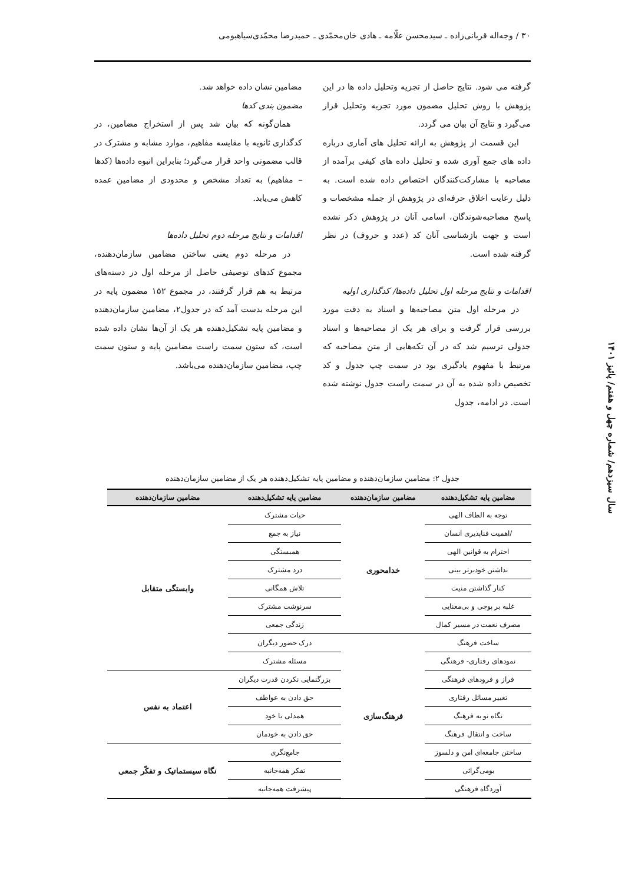۳۰ / وجه‌اله قربانی‌زاده ـ سیدمحسن علّامه ـ هادی خان‌محمّدی ـ حمیدرضا محمّدی‌سیاهبومی
گرفته می شود. نتایج حاصل از تجزیه وتحلیل داده ها در این پژوهش با روش تحلیل مضمون مورد تجزیه وتحلیل قرار می‌گیرد و نتایج آن بیان می گردد.
این قسمت از پژوهش به ارائه تحلیل های آماری درباره داده های جمع آوری شده و تحلیل داده های کیفی برآمده از مصاحبه با مشارکت‌کنندگان اختصاص داده شده است. به دلیل رعایت اخلاق حرفه‌ای در پژوهش از جمله مشخصات و پاسخ مصاحبه‌شوندگان، اسامی آنان در پژوهش ذکر نشده است و جهت بازشناسی آنان کد (عدد و حروف) در نظر گرفته شده است.
اقدامات و نتایج مرحله اول تحلیل داده‌ها/ کدگذاری اولیه
در مرحله اول متن مصاحبه‌ها و اسناد به دقت مورد بررسی قرار گرفت و برای هر یک از مصاحبه‌ها و اسناد جدولی ترسیم شد که در آن تکه‌هایی از متن مصاحبه که مرتبط با مفهوم یادگیری بود در سمت چپ جدول و کد تخصیص داده شده به آن در سمت راست جدول نوشته شده است. در ادامه، جدول
مضامین نشان داده خواهد شد.
مضمون بندی کدها
همان‌گونه که بیان شد پس از استخراج مضامین، در کدگذاری ثانویه با مقایسه مفاهیم، موارد مشابه و مشترک در قالب مضمونی واحد قرار می‌گیرد؛ بنابراین انبوه داده‌ها (کدها – مفاهیم) به تعداد مشخص و محدودی از مضامین عمده کاهش می‌یابد.
اقدامات و نتایج مرحله دوم تحلیل داده‌ها
در مرحله دوم یعنی ساختن مضامین سازمان‌دهنده، مجموع کدهای توصیفی حاصل از مرحله اول در دسته‌های مرتبط به هم قرار گرفتند، در مجموع ۱۵۲ مضمون پایه در این مرحله بدست آمد که در جدول۲، مضامین سازمان‌دهنده و مضامین پایه تشکیل‌دهنده هر یک از آن‌ها نشان داده شده است، که ستون سمت راست مضامین پایه و ستون سمت چپ، مضامین سازمان‌دهنده می‌باشد.
سال سیزدهم/ شماره چهل و هفتم/ پائیز ۱۴۰۱
جدول ۲: مضامین سازمان‌دهنده و مضامین پایه تشکیل‌دهنده هر یک از مضامین سازمان‌دهنده
| مضامین پایه تشکیل‌دهنده | مضامین سازمان‌دهنده | مضامین پایه تشکیل‌دهنده | مضامین سازمان‌دهنده |
| --- | --- | --- | --- |
| توجه به الطاف الهی | خدامحوری | حیات مشترک | وابستگی متقابل |
| /اهمیت فناپذیری انسان | | نیاز به جمع | |
| احترام به قوانین الهی | | همبستگی | |
| نداشتن خودبرتر بینی | | درد مشترک | |
| کنار گذاشتن منیت | | تلاش همگانی | |
| غلبه بر پوچی و بی‌معنایی | | سرنوشت مشترک | |
| مصرف نعمت در مسیر کمال | | زندگی جمعی | |
| ساخت فرهنگ | فرهنگ‌سازی | درک حضور دیگران | |
| نمودهای رفتاری- فرهنگی | | مسئله مشترک | |
| فراز و فرودهای فرهنگی | | بزرگنمایی نکردن قدرت دیگران | اعتماد به نفس |
| تغییر مسائل رفتاری | | حق دادن به عواطف | |
| نگاه نو به فرهنگ | | همدلی با خود | |
| ساخت و انتقال فرهنگ | | حق دادن به خودمان | |
| ساختن جامعه‌ای امن و دلسوز | | جامع‌نگری | نگاه سیستماتیک و تفکّر جمعی |
| بومی‌گرائی | | تفکر همه‌جانبه | |
| آوردگاه فرهنگی | | پیشرفت همه‌جانبه | |